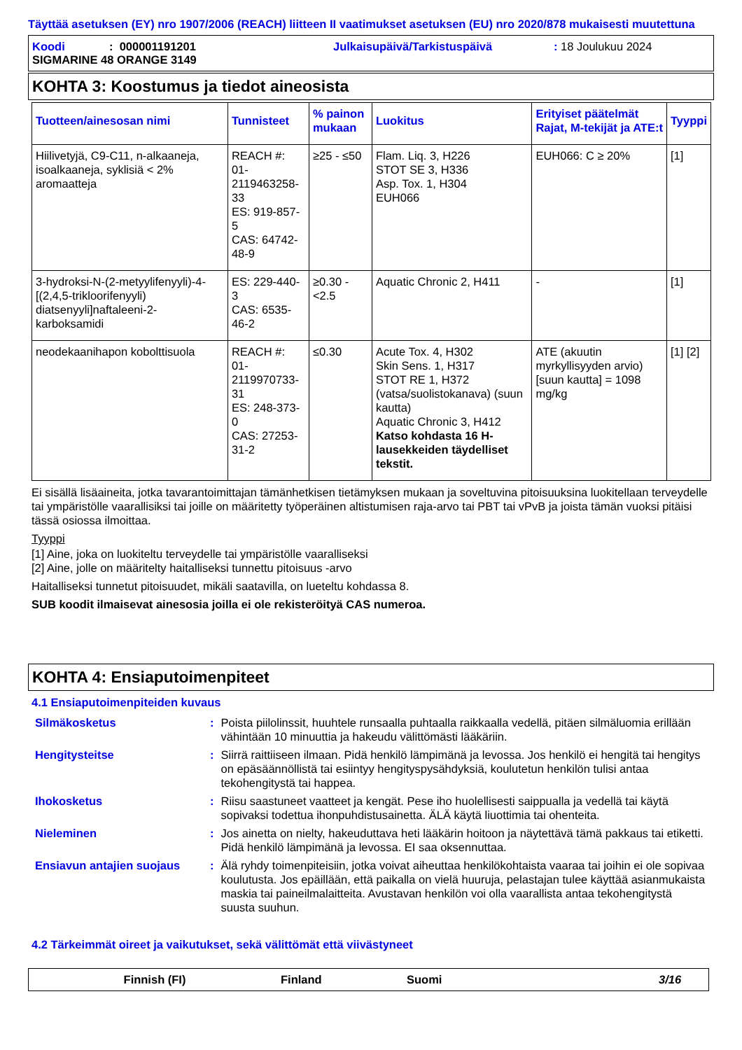Täyttää asetuksen (EY) nro 1907/2006 (REACH) liitteen II vaatimukset asetuksen (EU) nro 2020/878 mukaisesti muutettuna
Koodi: 000001191201 Julkaisupäivä/Tarkistuspäivä: 18 Joulukuu 2024
SIGMARINE 48 ORANGE 3149
KOHTA 3: Koostumus ja tiedot aineosista
| Tuotteen/ainesosan nimi | Tunnisteet | % painon mukaan | Luokitus | Erityiset päätelmät Rajat, M-tekijät ja ATE:t | Tyyppi |
| --- | --- | --- | --- | --- | --- |
| Hiilivetyjä, C9-C11, n-alkaaneja, isoalkaaneja, syklisiä < 2% aromaatteja | REACH #: 01-2119463258-33 ES: 919-857-5 CAS: 64742-48-9 | ≥25 - ≤50 | Flam. Liq. 3, H226 STOT SE 3, H336 Asp. Tox. 1, H304 EUH066 | EUH066: C ≥ 20% | [1] |
| 3-hydroksi-N-(2-metyylifenyyli)-4-[(2,4,5-trikloorifenyyli) diatsenyyli]naftaleeni-2-karboksamidi | ES: 229-440-3 CAS: 6535-46-2 | ≥0.30 - <2.5 | Aquatic Chronic 2, H411 | - | [1] |
| neodekaanihapon kobolttisuola | REACH #: 01-2119970733-31 ES: 248-373-0 CAS: 27253-31-2 | ≤0.30 | Acute Tox. 4, H302 Skin Sens. 1, H317 STOT RE 1, H372 (vatsa/suolistokanava) (suun kautta) Aquatic Chronic 3, H412 Katso kohdasta 16 H-lausekkeiden täydelliset tekstit. | ATE (akuutin myrkyllisyyden arvio) [suun kautta] = 1098 mg/kg | [1] [2] |
Ei sisällä lisäaineita, jotka tavarantoimittajan tämänhetkisen tietämyksen mukaan ja soveltuvina pitoisuuksina luokitellaan terveydelle tai ympäristölle vaarallisiksi tai joille on määritetty työperäinen altistumisen raja-arvo tai PBT tai vPvB ja joista tämän vuoksi pitäisi tässä osiossa ilmoittaa.
Tyyppi
[1] Aine, joka on luokiteltu terveydelle tai ympäristölle vaaralliseksi
[2] Aine, jolle on määritelty haitalliseksi tunnettu pitoisuus -arvo
Haitalliseksi tunnetut pitoisuudet, mikäli saatavilla, on lueteltu kohdassa 8.
SUB koodit ilmaisevat ainesosia joilla ei ole rekisteröityä CAS numeroa.
KOHTA 4: Ensiaputoimenpiteet
4.1 Ensiaputoimenpiteiden kuvaus
| Silmäkosketus | : | Poista piilolinssit, huuhtele runsaalla puhtaalla raikkaalla vedellä, pitäen silmäluomia erillään vähintään 10 minuuttia ja hakeudu välittömästi lääkäriin. |
| Hengitysteitse | : | Siirrä raittiiseen ilmaan. Pidä henkilö lämpimänä ja levossa. Jos henkilö ei hengitä tai hengitys on epäsäännöllistä tai esiintyy hengityspysähdyksiä, koulutetun henkilön tulisi antaa tekohengitystä tai happea. |
| Ihokosketus | : | Riisu saastuneet vaatteet ja kengät. Pese iho huolellisesti saippualla ja vedellä tai käytä sopivaksi todettua ihonpuhdistusainetta. ÄLÄ käytä liuottimia tai ohenteita. |
| Nieleminen | : | Jos ainetta on nielty, hakeuduttava heti lääkärin hoitoon ja näytettävä tämä pakkaus tai etiketti. Pidä henkilö lämpimänä ja levossa. EI saa oksennuttaa. |
| Ensiavun antajien suojaus | : | Älä ryhdy toimenpiteisiin, jotka voivat aiheuttaa henkilökohtaista vaaraa tai joihin ei ole sopivaa koulutusta. Jos epäillään, että paikalla on vielä huuruja, pelastajan tulee käyttää asianmukaista maskia tai paineilmalaitteita. Avustavan henkilön voi olla vaarallista antaa tekohengitystä suusta suuhun. |
4.2 Tärkeimmät oireet ja vaikutukset, sekä välittömät että viivästyneet
Finnish (FI) Finland Suomi 3/16